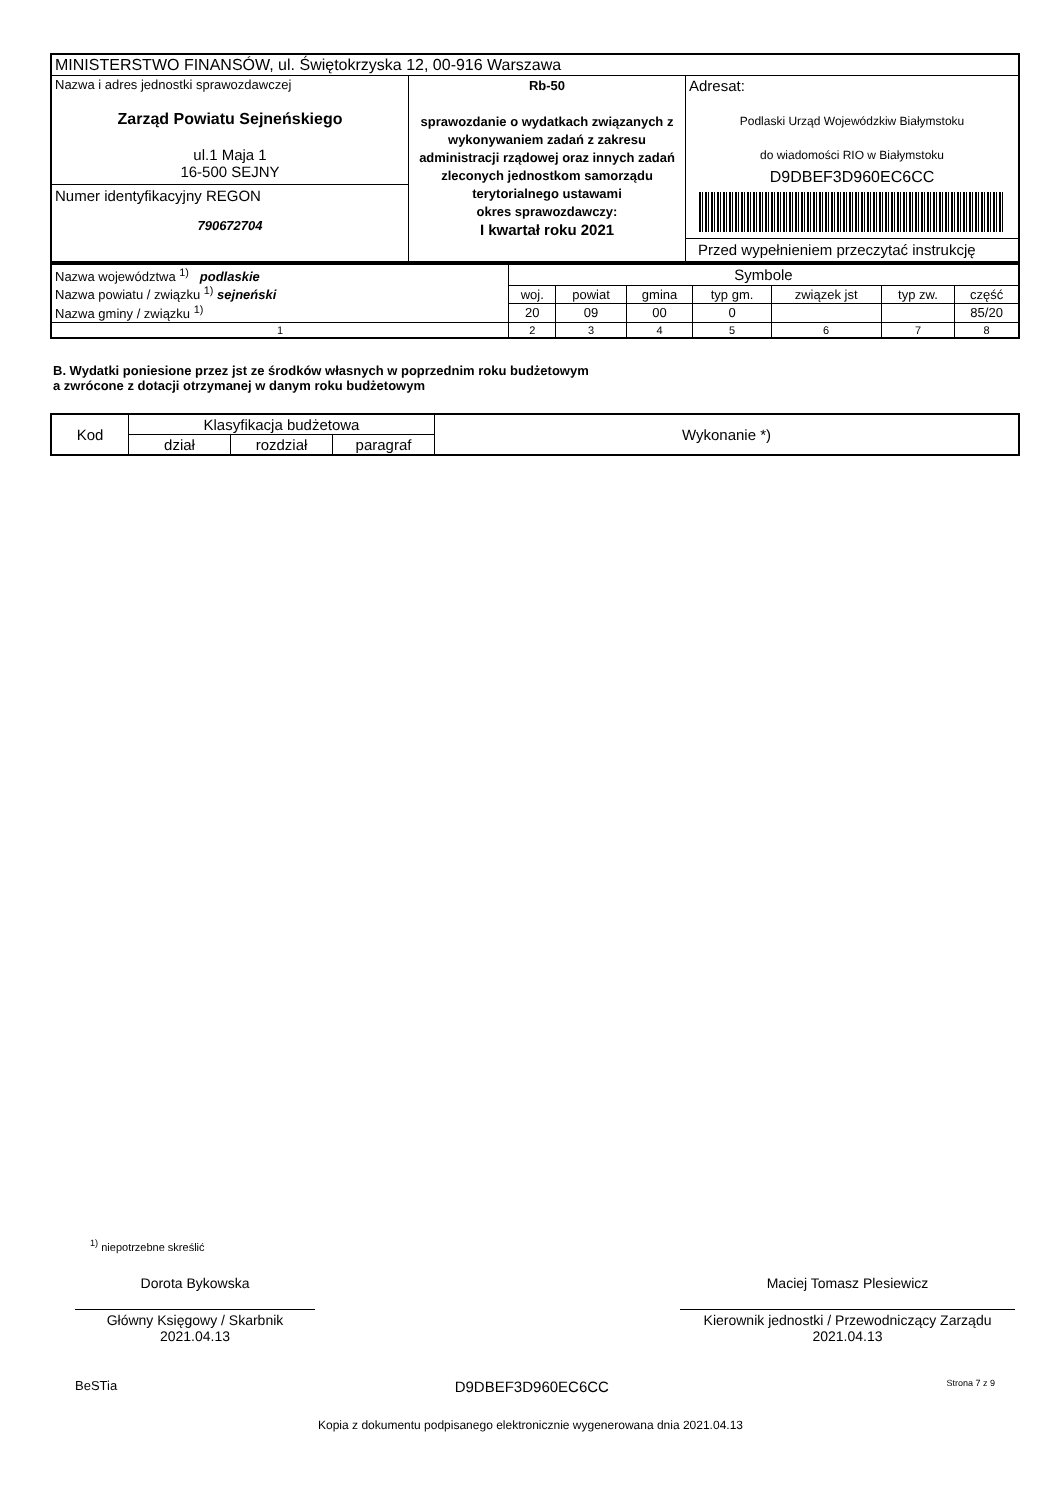| MINISTERSTWO FINANSÓW, ul. Świętokrzyska 12, 00-916 Warszawa | | |
| Nazwa i adres jednostki sprawozdawczej Zarząd Powiatu Sejneńskiego ul.1 Maja 1 16-500 SEJNY Numer identyfikacyjny REGON 790672704 | Rb-50 sprawozdanie o wydatkach związanych z wykonywaniem zadań z zakresu administracji rządowej oraz innych zadań zleconych jednostkom samorządu terytorialnego ustawami okres sprawozdawczy: I kwartał roku 2021 | Adresat: Podlaski Urząd Wojewódzkiw Białymstoku do wiadomości RIO w Białymstoku D9DBEF3D960EC6CC Przed wypełnieniem przeczytać instrukcję |
| Nazwa województwa <sup>1)</sup> podlaskie Nazwa powiatu / związku <sup>1)</sup> sejneński Nazwa gminy / związku <sup>1)</sup> | Symbole | | | | | | |
| | woj. | powiat | gmina | typ gm. | związek jst | typ zw. | część |
| | 20 | 09 | 00 | 0 | | | 85/20 |
| 1 | 2 | 3 | 4 | 5 | 6 | 7 | 8 |
B. Wydatki poniesione przez jst ze środków własnych w poprzednim roku budżetowym
a zwrócone z dotacji otrzymanej w danym roku budżetowym
| Kod | Klasyfikacja budżetowa | | | Wykonanie *) |
| --- | --- | --- | --- | --- |
| | dział | rozdział | paragraf | |
<sup>1)</sup> niepotrzebne skreślić
Dorota Bykowska
Główny Księgowy / Skarbnik
2021.04.13
Maciej Tomasz Plesiewicz
Kierownik jednostki / Przewodniczący Zarządu
2021.04.13
BeSTia D9DBEF3D960EC6CC Strona 7 z 9
Kopia z dokumentu podpisanego elektronicznie wygenerowana dnia 2021.04.13